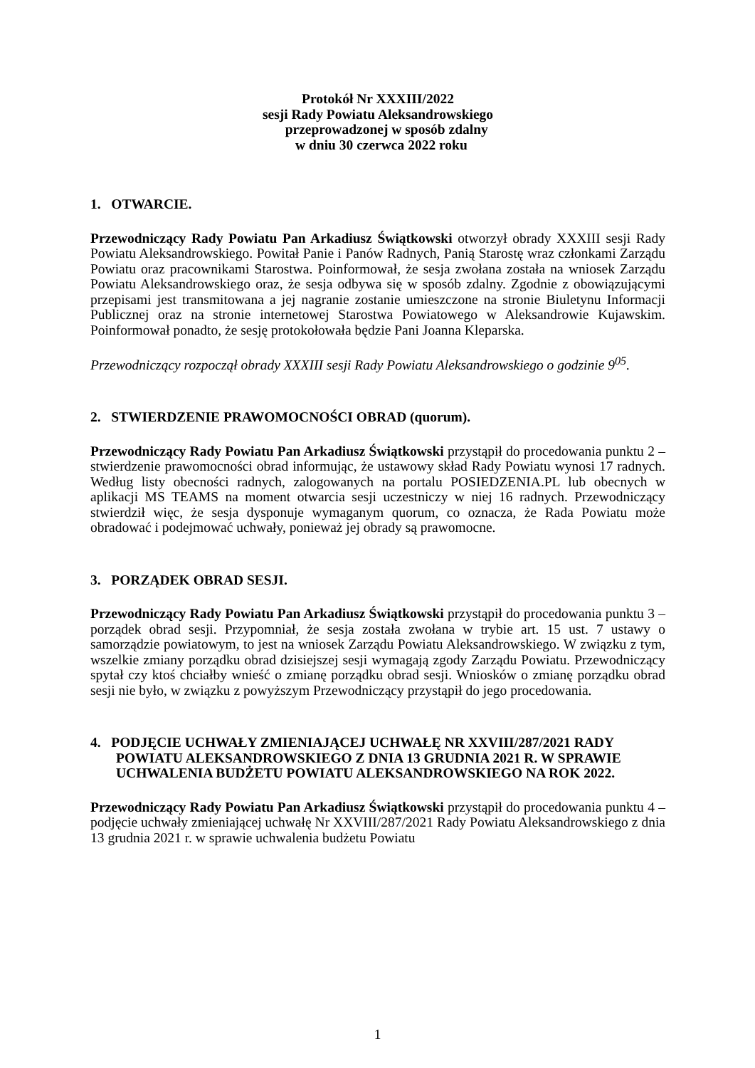Protokół Nr XXXIII/2022
sesji Rady Powiatu Aleksandrowskiego
przeprowadzonej w sposób zdalny
w dniu 30 czerwca 2022 roku
1. OTWARCIE.
Przewodniczący Rady Powiatu Pan Arkadiusz Świątkowski otworzył obrady XXXIII sesji Rady Powiatu Aleksandrowskiego. Powitał Panie i Panów Radnych, Panią Starostę wraz członkami Zarządu Powiatu oraz pracownikami Starostwa. Poinformował, że sesja zwołana została na wniosek Zarządu Powiatu Aleksandrowskiego oraz, że sesja odbywa się w sposób zdalny. Zgodnie z obowiązującymi przepisami jest transmitowana a jej nagranie zostanie umieszczone na stronie Biuletynu Informacji Publicznej oraz na stronie internetowej Starostwa Powiatowego w Aleksandrowie Kujawskim. Poinformował ponadto, że sesję protokołowała będzie Pani Joanna Kleparska.
Przewodniczący rozpoczął obrady XXXIII sesji Rady Powiatu Aleksandrowskiego o godzinie 9<sup>05</sup>.
2. STWIERDZENIE PRAWOMOCNOŚCI OBRAD (quorum).
Przewodniczący Rady Powiatu Pan Arkadiusz Świątkowski przystąpił do procedowania punktu 2 – stwierdzenie prawomocności obrad informując, że ustawowy skład Rady Powiatu wynosi 17 radnych. Według listy obecności radnych, zalogowanych na portalu POSIEDZENIA.PL lub obecnych w aplikacji MS TEAMS na moment otwarcia sesji uczestniczy w niej 16 radnych. Przewodniczący stwierdził więc, że sesja dysponuje wymaganym quorum, co oznacza, że Rada Powiatu może obradować i podejmować uchwały, ponieważ jej obrady są prawomocne.
3. PORZĄDEK OBRAD SESJI.
Przewodniczący Rady Powiatu Pan Arkadiusz Świątkowski przystąpił do procedowania punktu 3 – porządek obrad sesji. Przypomniał, że sesja została zwołana w trybie art. 15 ust. 7 ustawy o samorządzie powiatowym, to jest na wniosek Zarządu Powiatu Aleksandrowskiego. W związku z tym, wszelkie zmiany porządku obrad dzisiejszej sesji wymagają zgody Zarządu Powiatu. Przewodniczący spytał czy ktoś chciałby wnieść o zmianę porządku obrad sesji. Wniosków o zmianę porządku obrad sesji nie było, w związku z powyższym Przewodniczący przystąpił do jego procedowania.
4. PODJĘCIE UCHWAŁY ZMIENIAJĄCEJ UCHWAŁĘ NR XXVIII/287/2021 RADY POWIATU ALEKSANDROWSKIEGO Z DNIA 13 GRUDNIA 2021 R. W SPRAWIE UCHWALENIA BUDŻETU POWIATU ALEKSANDROWSKIEGO NA ROK 2022.
Przewodniczący Rady Powiatu Pan Arkadiusz Świątkowski przystąpił do procedowania punktu 4 – podjęcie uchwały zmieniającej uchwałę Nr XXVIII/287/2021 Rady Powiatu Aleksandrowskiego z dnia 13 grudnia 2021 r. w sprawie uchwalenia budżetu Powiatu
1